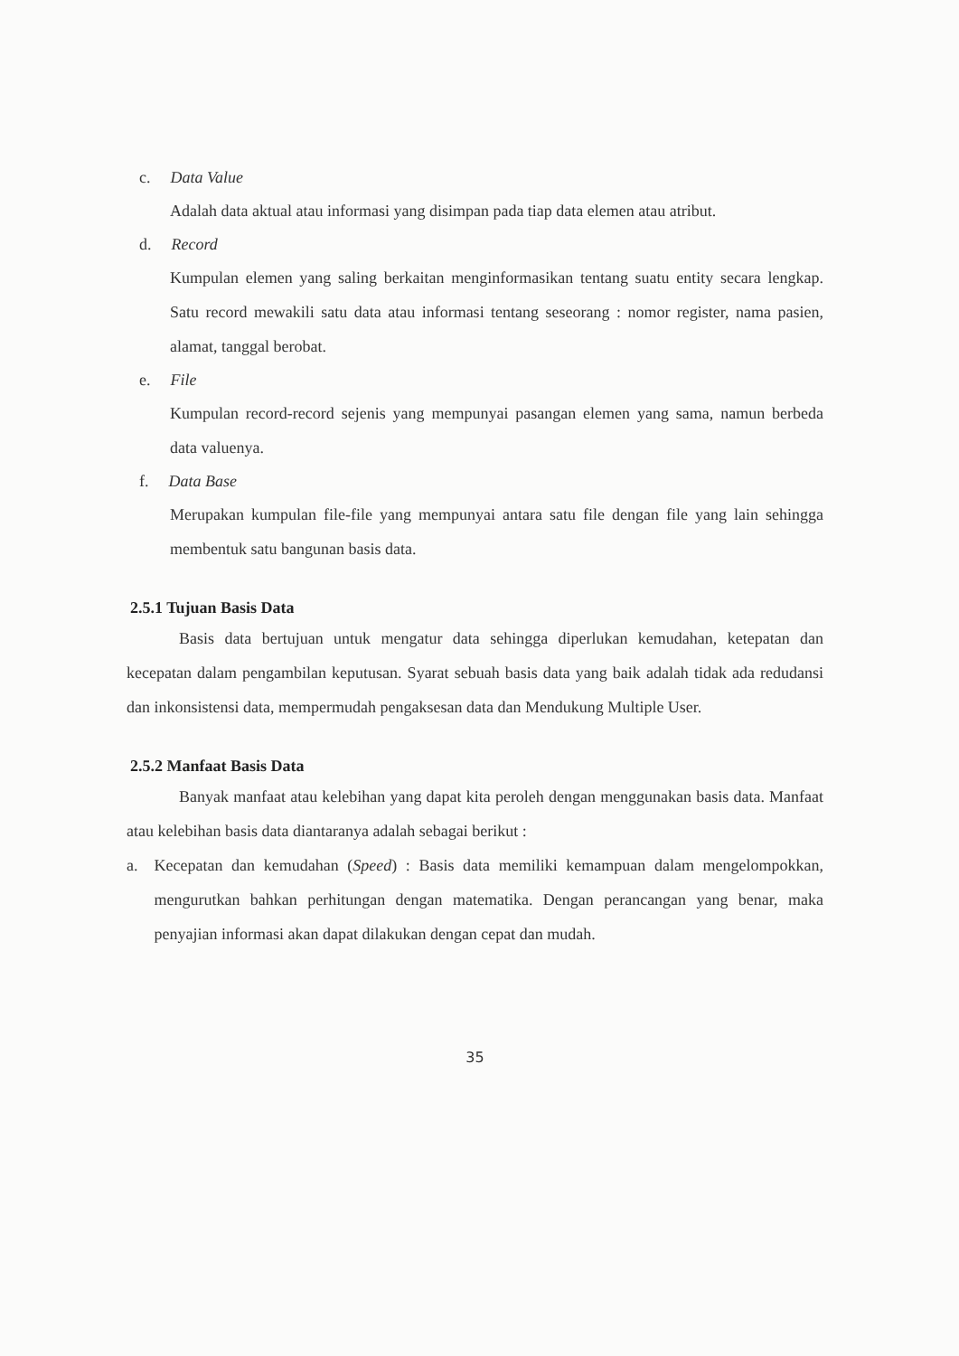c. Data Value
Adalah data aktual atau informasi yang disimpan pada tiap data elemen atau atribut.
d. Record
Kumpulan elemen yang saling berkaitan menginformasikan tentang suatu entity secara lengkap. Satu record mewakili satu data atau informasi tentang seseorang : nomor register, nama pasien, alamat, tanggal berobat.
e. File
Kumpulan record-record sejenis yang mempunyai pasangan elemen yang sama, namun berbeda data valuenya.
f. Data Base
Merupakan kumpulan file-file yang mempunyai antara satu file dengan file yang lain sehingga membentuk satu bangunan basis data.
2.5.1 Tujuan Basis Data
Basis data bertujuan untuk mengatur data sehingga diperlukan kemudahan, ketepatan dan kecepatan dalam pengambilan keputusan. Syarat sebuah basis data yang baik adalah tidak ada redudansi dan inkonsistensi data, mempermudah pengaksesan data dan Mendukung Multiple User.
2.5.2 Manfaat Basis Data
Banyak manfaat atau kelebihan yang dapat kita peroleh dengan menggunakan basis data. Manfaat atau kelebihan basis data diantaranya adalah sebagai berikut :
a. Kecepatan dan kemudahan (Speed) : Basis data memiliki kemampuan dalam mengelompokkan, mengurutkan bahkan perhitungan dengan matematika. Dengan perancangan yang benar, maka penyajian informasi akan dapat dilakukan dengan cepat dan mudah.
35